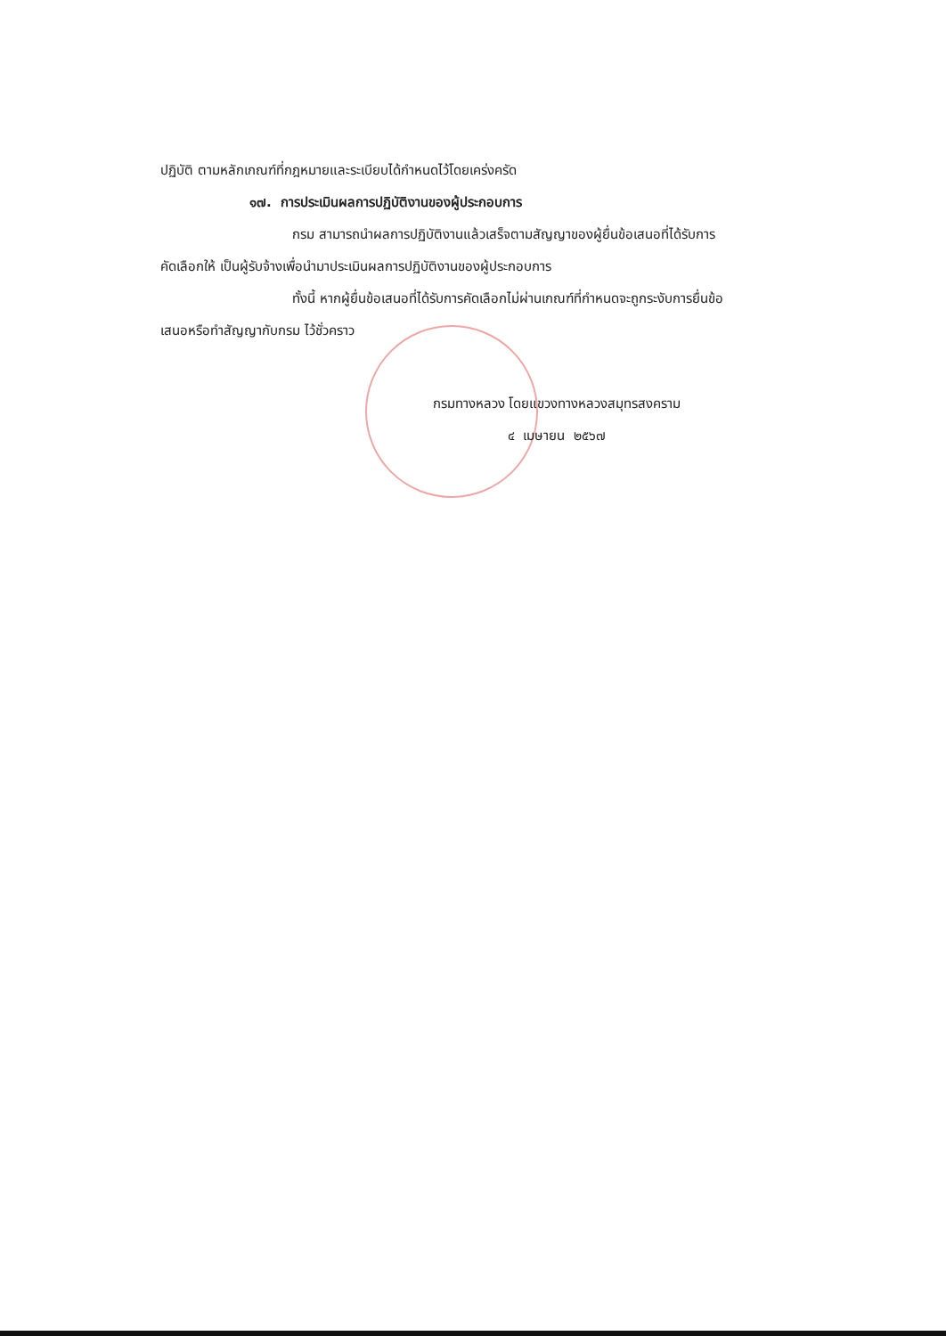ปฏิบัติ ตามหลักเกณฑ์ที่กฎหมายและระเบียบได้กำหนดไว้โดยเคร่งครัด
๑๗. การประเมินผลการปฏิบัติงานของผู้ประกอบการ
กรม สามารถนำผลการปฏิบัติงานแล้วเสร็จตามสัญญาของผู้ยื่นข้อเสนอที่ได้รับการ
คัดเลือกให้ เป็นผู้รับจ้างเพื่อนำมาประเมินผลการปฏิบัติงานของผู้ประกอบการ
ทั้งนี้ หากผู้ยื่นข้อเสนอที่ได้รับการคัดเลือกไม่ผ่านเกณฑ์ที่กำหนดจะถูกระงับการยื่นข้อ
เสนอหรือทำสัญญากับกรม ไว้ชั่วคราว
กรมทางหลวง โดยแขวงทางหลวงสมุทรสงคราม
๔ เมษายน ๒๕๖๗